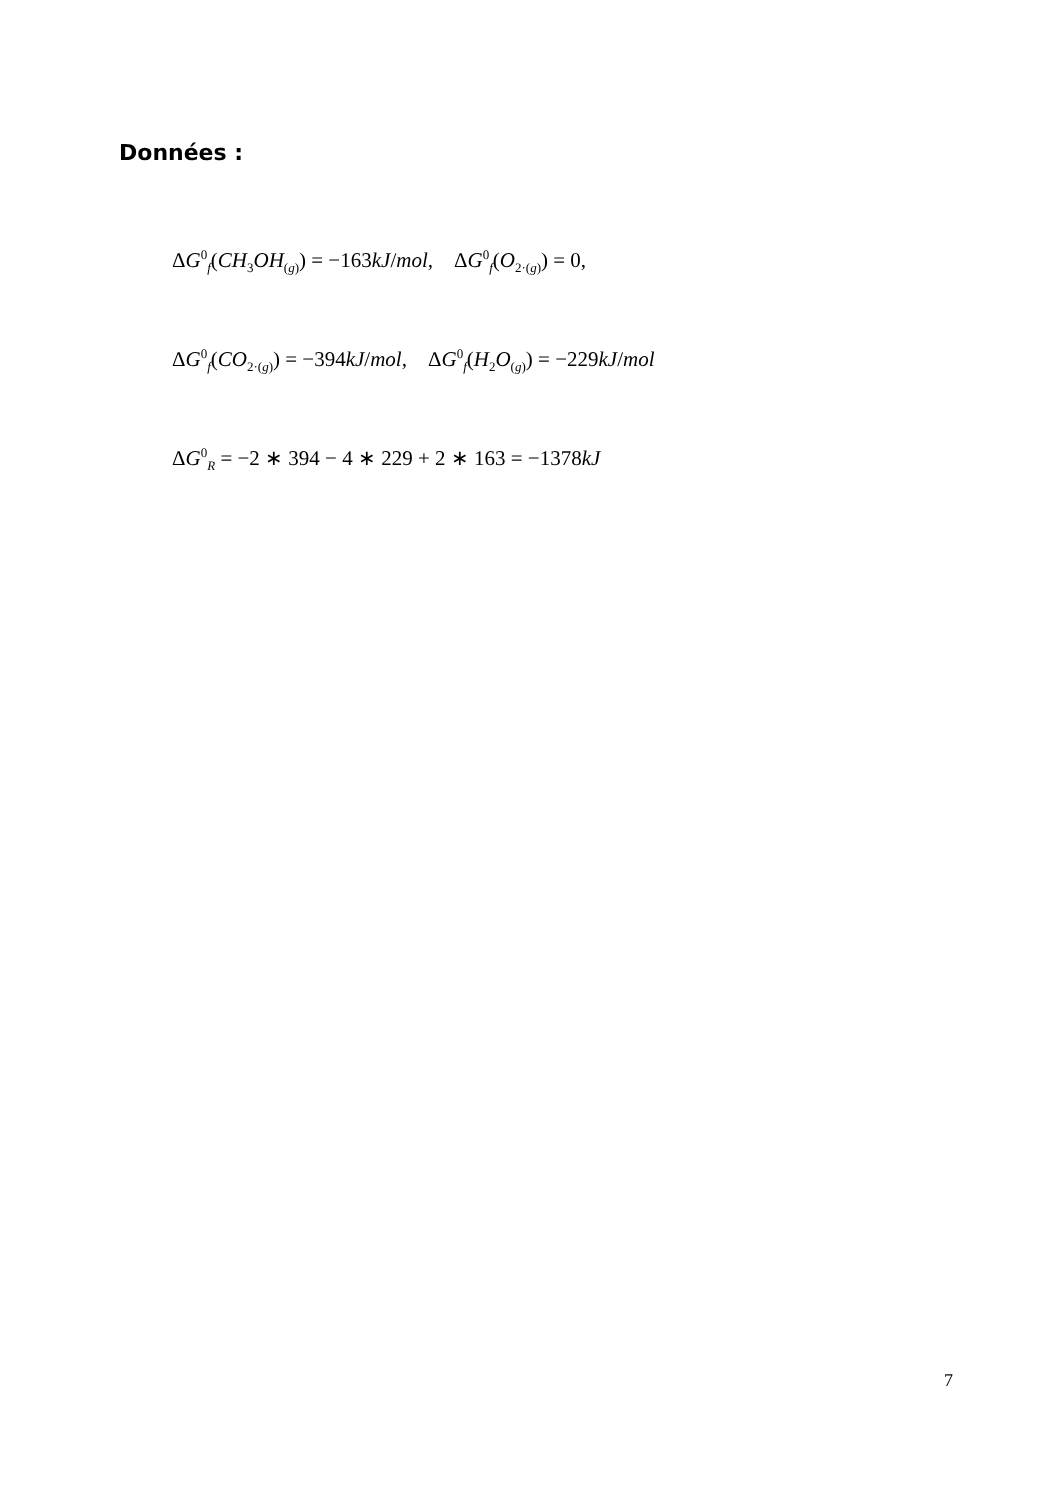Données :
ΔG<sup>0</sup><sub>f</sub>(CH<sub>3</sub>OH<sub>(g)</sub>) = −163kJ/mol, ΔG<sup>0</sup><sub>f</sub>(O<sub>2·(g)</sub>) = 0,
ΔG<sup>0</sup><sub>f</sub>(CO<sub>2·(g)</sub>) = −394kJ/mol, ΔG<sup>0</sup><sub>f</sub>(H<sub>2</sub>O<sub>(g)</sub>) = −229kJ/mol
ΔG<sup>0</sup><sub>R</sub> = −2 ∗ 394 − 4 ∗ 229 + 2 ∗ 163 = −1378kJ
7